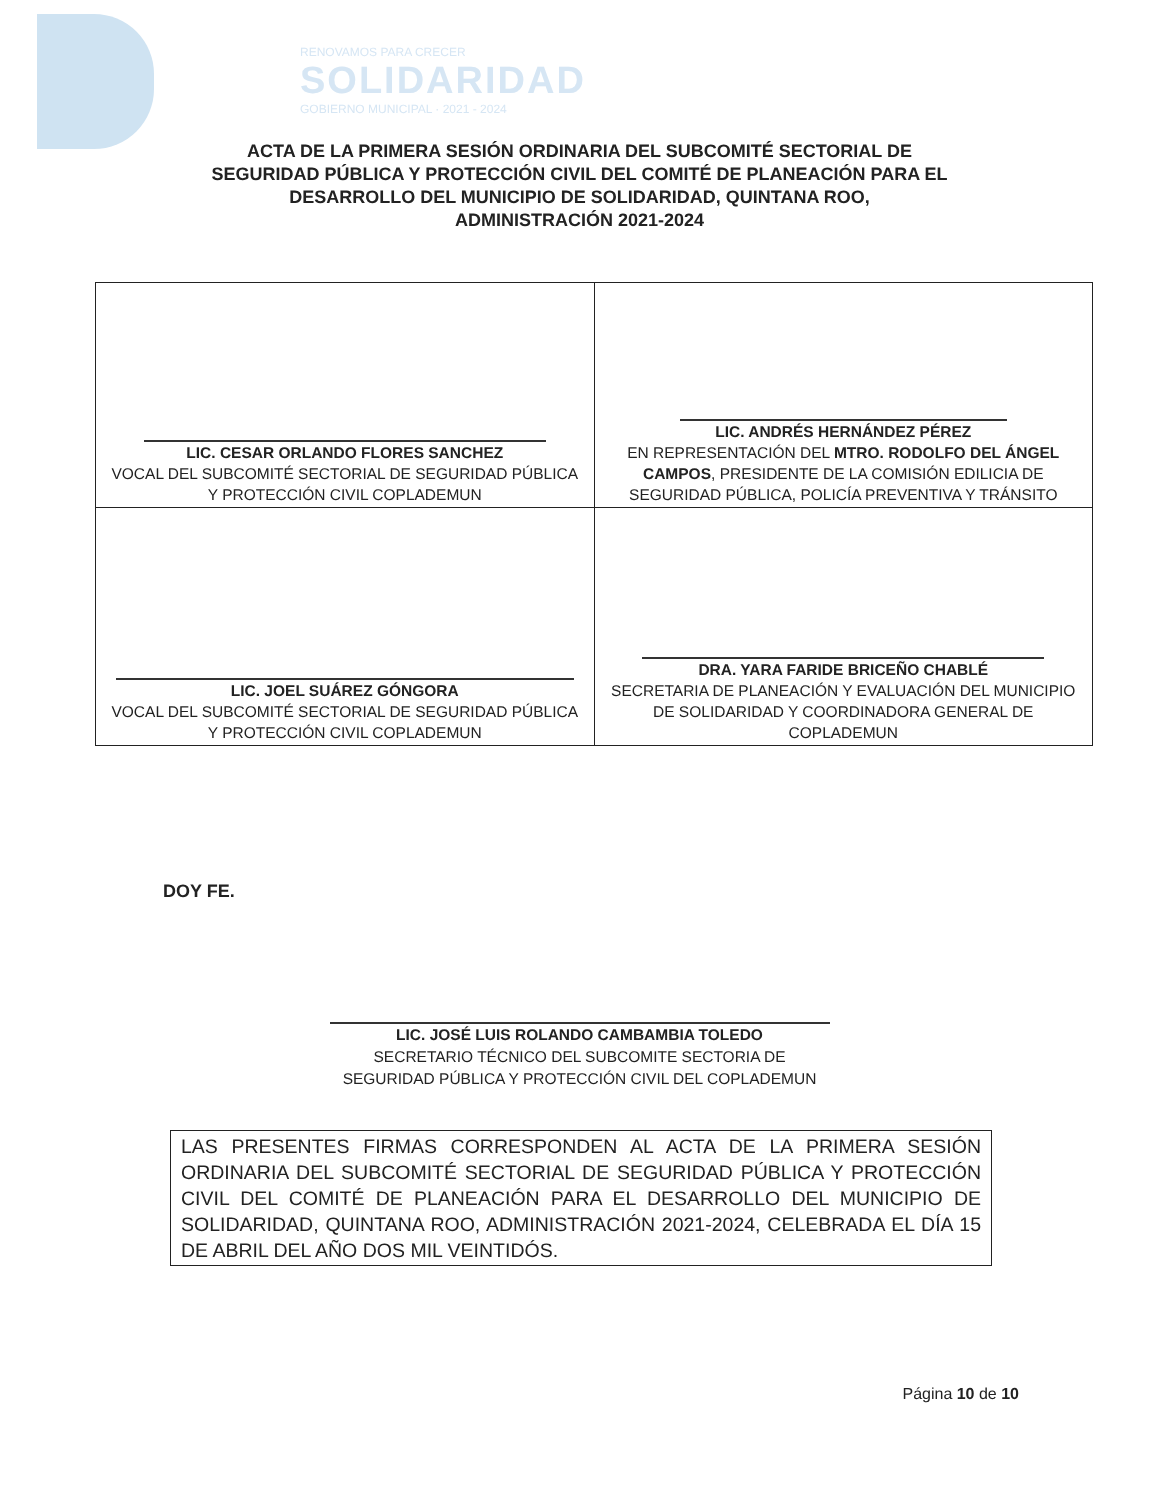RENOVAMOS PARA CRECER
SOLIDARIDAD
GOBIERNO MUNICIPAL · 2021 - 2024
ACTA DE LA PRIMERA SESIÓN ORDINARIA DEL SUBCOMITÉ SECTORIAL DE
SEGURIDAD PÚBLICA Y PROTECCIÓN CIVIL DEL COMITÉ DE PLANEACIÓN PARA EL
DESARROLLO DEL MUNICIPIO DE SOLIDARIDAD, QUINTANA ROO,
ADMINISTRACIÓN 2021-2024
| LIC. CESAR ORLANDO FLORES SANCHEZ VOCAL DEL SUBCOMITÉ SECTORIAL DE SEGURIDAD PÚBLICA Y PROTECCIÓN CIVIL COPLADEMUN | LIC. ANDRÉS HERNÁNDEZ PÉREZ EN REPRESENTACIÓN DEL MTRO. RODOLFO DEL ÁNGEL CAMPOS , PRESIDENTE DE LA COMISIÓN EDILICIA DE SEGURIDAD PÚBLICA, POLICÍA PREVENTIVA Y TRÁNSITO |
| LIC. JOEL SUÁREZ GÓNGORA VOCAL DEL SUBCOMITÉ SECTORIAL DE SEGURIDAD PÚBLICA Y PROTECCIÓN CIVIL COPLADEMUN | DRA. YARA FARIDE BRICEÑO CHABLÉ SECRETARIA DE PLANEACIÓN Y EVALUACIÓN DEL MUNICIPIO DE SOLIDARIDAD Y COORDINADORA GENERAL DE COPLADEMUN |
DOY FE.
LIC. JOSÉ LUIS ROLANDO CAMBAMBIA TOLEDO
SECRETARIO TÉCNICO DEL SUBCOMITE SECTORIA DE
SEGURIDAD PÚBLICA Y PROTECCIÓN CIVIL DEL COPLADEMUN
LAS PRESENTES FIRMAS CORRESPONDEN AL ACTA DE LA PRIMERA SESIÓN ORDINARIA DEL SUBCOMITÉ SECTORIAL DE SEGURIDAD PÚBLICA Y PROTECCIÓN CIVIL DEL COMITÉ DE PLANEACIÓN PARA EL DESARROLLO DEL MUNICIPIO DE SOLIDARIDAD, QUINTANA ROO, ADMINISTRACIÓN 2021-2024, CELEBRADA EL DÍA 15 DE ABRIL DEL AÑO DOS MIL VEINTIDÓS.
Página 10 de 10